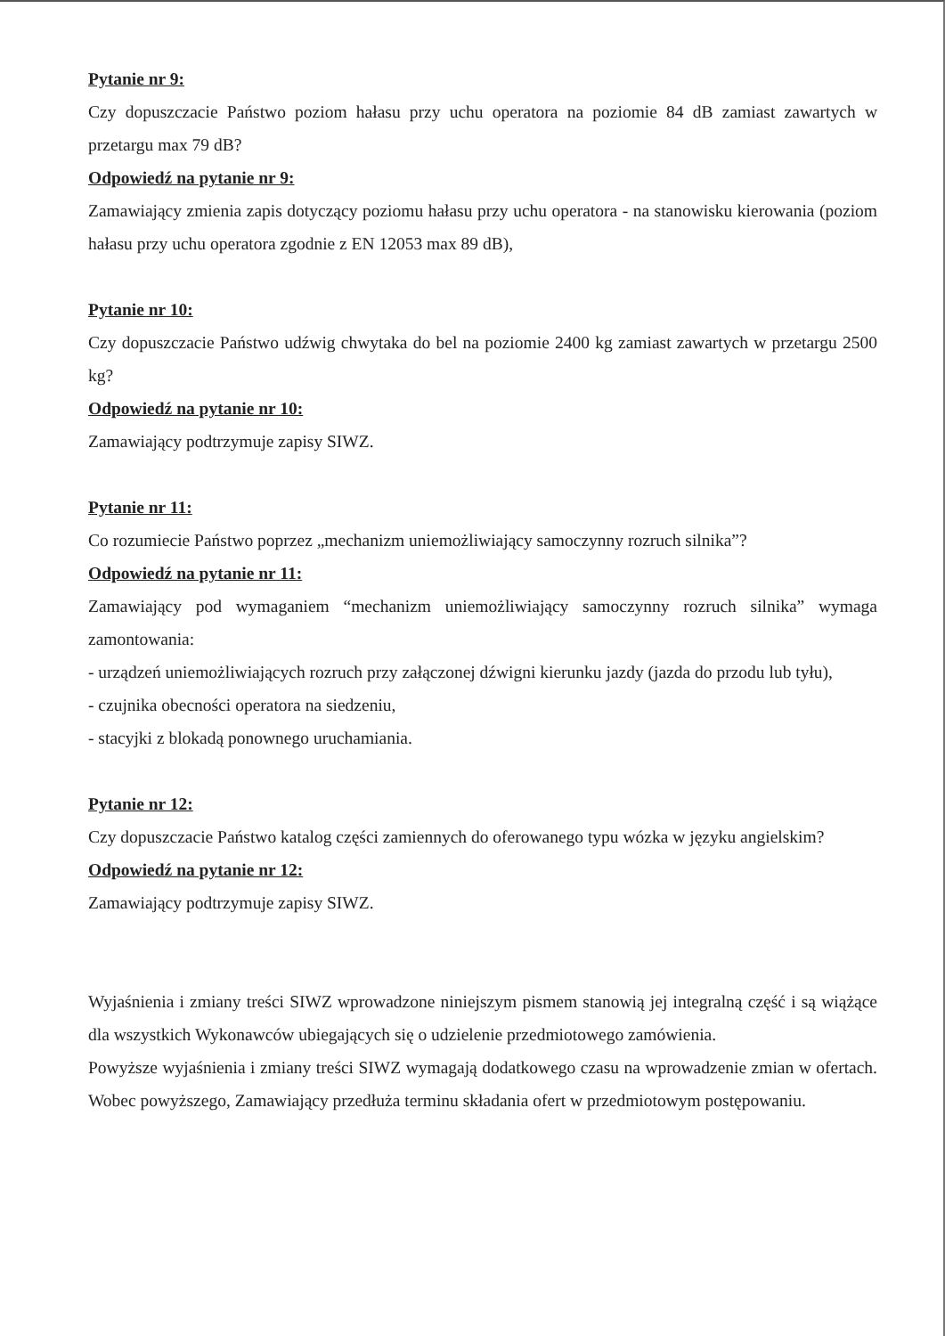Pytanie nr 9:
Czy dopuszczacie Państwo poziom hałasu przy uchu operatora na poziomie 84 dB zamiast zawartych w przetargu max 79 dB?
Odpowiedź na pytanie nr 9:
Zamawiający zmienia zapis dotyczący poziomu hałasu przy uchu operatora - na stanowisku kierowania (poziom hałasu przy uchu operatora zgodnie z EN 12053 max 89 dB),
Pytanie nr 10:
Czy dopuszczacie Państwo udźwig chwytaka do bel na poziomie 2400 kg zamiast zawartych w przetargu 2500 kg?
Odpowiedź na pytanie nr 10:
Zamawiający podtrzymuje zapisy SIWZ.
Pytanie nr 11:
Co rozumiecie Państwo poprzez „mechanizm uniemożliwiający samoczynny rozruch silnika”?
Odpowiedź na pytanie nr 11:
Zamawiający pod wymaganiem “mechanizm uniemożliwiający samoczynny rozruch silnika” wymaga zamontowania:
- urządzeń uniemożliwiających rozruch przy załączonej dźwigni kierunku jazdy (jazda do przodu lub tyłu),
- czujnika obecności operatora na siedzeniu,
- stacyjki z blokadą ponownego uruchamiania.
Pytanie nr 12:
Czy dopuszczacie Państwo katalog części zamiennych do oferowanego typu wózka w języku angielskim?
Odpowiedź na pytanie nr 12:
Zamawiający podtrzymuje zapisy SIWZ.
Wyjaśnienia i zmiany treści SIWZ wprowadzone niniejszym pismem stanowią jej integralną część i są wiążące dla wszystkich Wykonawców ubiegających się o udzielenie przedmiotowego zamówienia.
Powyższe wyjaśnienia i zmiany treści SIWZ wymagają dodatkowego czasu na wprowadzenie zmian w ofertach. Wobec powyższego, Zamawiający przedłuża terminu składania ofert w przedmiotowym postępowaniu.